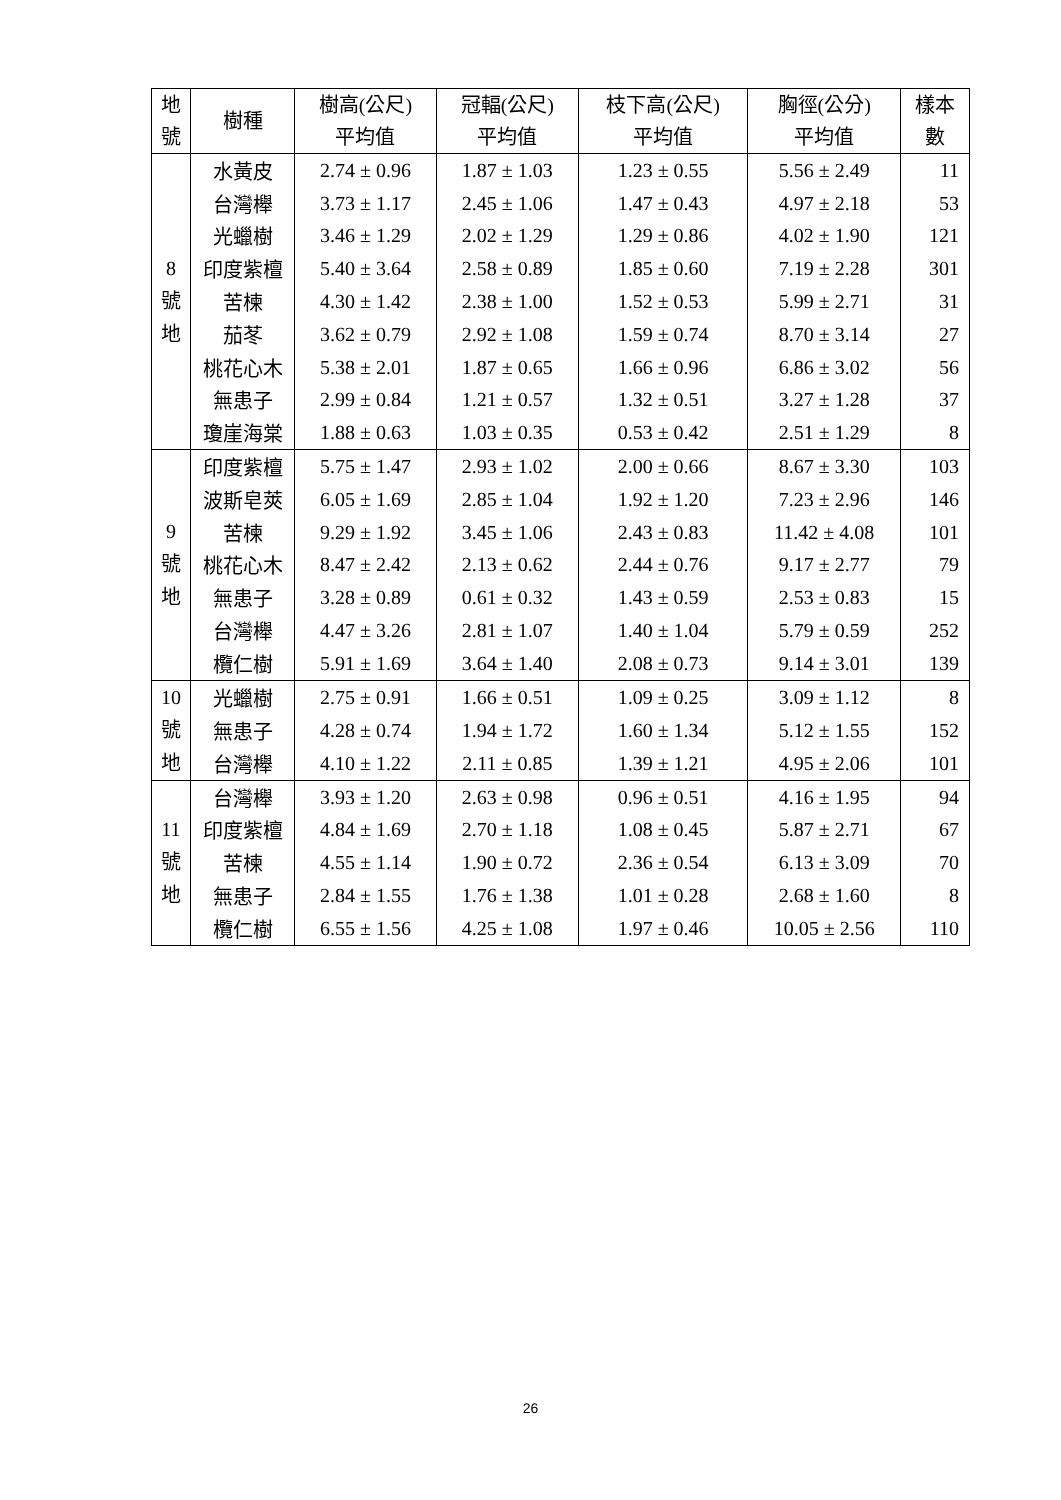| 地 號 | 樹種 | 樹高(公尺) 平均值 | 冠輻(公尺) 平均值 | 枝下高(公尺) 平均值 | 胸徑(公分) 平均值 | 樣本 數 |
| --- | --- | --- | --- | --- | --- | --- |
| 8 號 地 | 水黃皮 | 2.74 ± 0.96 | 1.87 ± 1.03 | 1.23 ± 0.55 | 5.56 ± 2.49 | 11 |
| | 台灣櫸 | 3.73 ± 1.17 | 2.45 ± 1.06 | 1.47 ± 0.43 | 4.97 ± 2.18 | 53 |
| | 光蠟樹 | 3.46 ± 1.29 | 2.02 ± 1.29 | 1.29 ± 0.86 | 4.02 ± 1.90 | 121 |
| | 印度紫檀 | 5.40 ± 3.64 | 2.58 ± 0.89 | 1.85 ± 0.60 | 7.19 ± 2.28 | 301 |
| | 苦楝 | 4.30 ± 1.42 | 2.38 ± 1.00 | 1.52 ± 0.53 | 5.99 ± 2.71 | 31 |
| | 茄苳 | 3.62 ± 0.79 | 2.92 ± 1.08 | 1.59 ± 0.74 | 8.70 ± 3.14 | 27 |
| | 桃花心木 | 5.38 ± 2.01 | 1.87 ± 0.65 | 1.66 ± 0.96 | 6.86 ± 3.02 | 56 |
| | 無患子 | 2.99 ± 0.84 | 1.21 ± 0.57 | 1.32 ± 0.51 | 3.27 ± 1.28 | 37 |
| | 瓊崖海棠 | 1.88 ± 0.63 | 1.03 ± 0.35 | 0.53 ± 0.42 | 2.51 ± 1.29 | 8 |
| 9 號 地 | 印度紫檀 | 5.75 ± 1.47 | 2.93 ± 1.02 | 2.00 ± 0.66 | 8.67 ± 3.30 | 103 |
| | 波斯皂莢 | 6.05 ± 1.69 | 2.85 ± 1.04 | 1.92 ± 1.20 | 7.23 ± 2.96 | 146 |
| | 苦楝 | 9.29 ± 1.92 | 3.45 ± 1.06 | 2.43 ± 0.83 | 11.42 ± 4.08 | 101 |
| | 桃花心木 | 8.47 ± 2.42 | 2.13 ± 0.62 | 2.44 ± 0.76 | 9.17 ± 2.77 | 79 |
| | 無患子 | 3.28 ± 0.89 | 0.61 ± 0.32 | 1.43 ± 0.59 | 2.53 ± 0.83 | 15 |
| | 台灣櫸 | 4.47 ± 3.26 | 2.81 ± 1.07 | 1.40 ± 1.04 | 5.79 ± 0.59 | 252 |
| | 欖仁樹 | 5.91 ± 1.69 | 3.64 ± 1.40 | 2.08 ± 0.73 | 9.14 ± 3.01 | 139 |
| 10 號 地 | 光蠟樹 | 2.75 ± 0.91 | 1.66 ± 0.51 | 1.09 ± 0.25 | 3.09 ± 1.12 | 8 |
| | 無患子 | 4.28 ± 0.74 | 1.94 ± 1.72 | 1.60 ± 1.34 | 5.12 ± 1.55 | 152 |
| | 台灣櫸 | 4.10 ± 1.22 | 2.11 ± 0.85 | 1.39 ± 1.21 | 4.95 ± 2.06 | 101 |
| 11 號 地 | 台灣櫸 | 3.93 ± 1.20 | 2.63 ± 0.98 | 0.96 ± 0.51 | 4.16 ± 1.95 | 94 |
| | 印度紫檀 | 4.84 ± 1.69 | 2.70 ± 1.18 | 1.08 ± 0.45 | 5.87 ± 2.71 | 67 |
| | 苦楝 | 4.55 ± 1.14 | 1.90 ± 0.72 | 2.36 ± 0.54 | 6.13 ± 3.09 | 70 |
| | 無患子 | 2.84 ± 1.55 | 1.76 ± 1.38 | 1.01 ± 0.28 | 2.68 ± 1.60 | 8 |
| | 欖仁樹 | 6.55 ± 1.56 | 4.25 ± 1.08 | 1.97 ± 0.46 | 10.05 ± 2.56 | 110 |
26